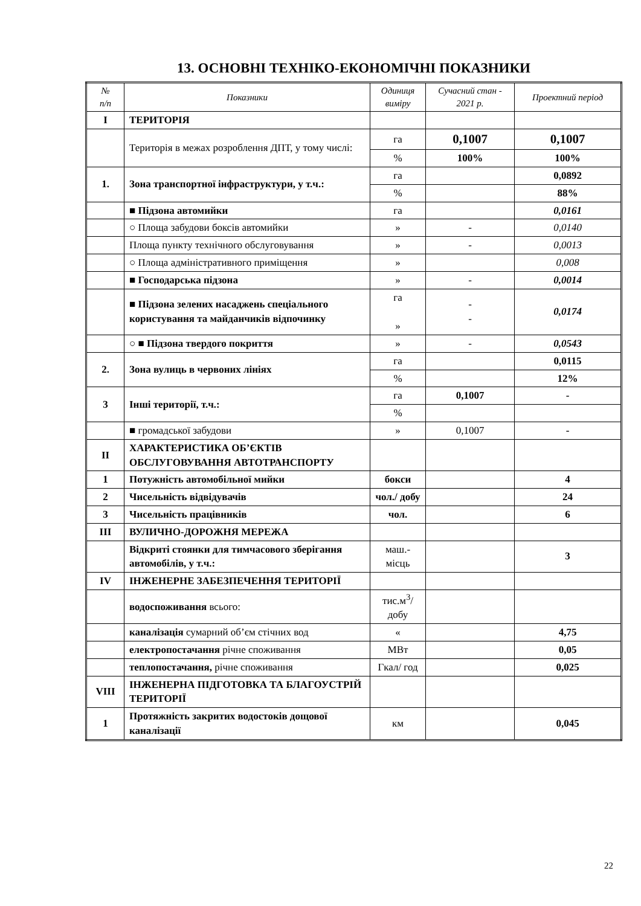13. ОСНОВНІ ТЕХНІКО-ЕКОНОМІЧНІ ПОКАЗНИКИ
| № п/п | Показники | Одиниця виміру | Сучасний стан - 2021 р. | Проектний період |
| --- | --- | --- | --- | --- |
| I | ТЕРИТОРІЯ | | | |
| | Територія в межах розроблення ДПТ, у тому числі: | га | 0,1007 | 0,1007 |
| | | % | 100% | 100% |
| 1. | Зона транспортної інфраструктури, у т.ч.: | га | | 0,0892 |
| | | % | | 88% |
| | ■ Підзона автомийки | га | | 0,0161 |
| | ○ Площа забудови боксів автомийки | » | - | 0,0140 |
| | Площа пункту технічного обслуговування | » | - | 0,0013 |
| | ○ Площа адміністративного приміщення | » | | 0,008 |
| | ■ Господарська підзона | » | - | 0,0014 |
| | ■ Підзона зелених насаджень спеціального користування та майданчиків відпочинку | га » | - - | 0,0174 |
| | ○ ■ Підзона твердого покриття | » | - | 0,0543 |
| 2. | Зона вулиць в червоних лініях | га | | 0,0115 |
| | | % | | 12% |
| 3 | Інші території, т.ч.: | га | 0,1007 | - |
| | | % | | |
| | ■ громадської забудови | » | 0,1007 | - |
| II | ХАРАКТЕРИСТИКА ОБ’ЄКТІВ ОБСЛУГОВУВАННЯ АВТОТРАНСПОРТУ | | | |
| 1 | Потужність автомобільної мийки | бокси | | 4 |
| 2 | Чисельність відвідувачів | чол./ добу | | 24 |
| 3 | Чисельність працівників | чол. | | 6 |
| III | ВУЛИЧНО-ДОРОЖНЯ МЕРЕЖА | | | |
| | Відкриті стоянки для тимчасового зберігання автомобілів, у т.ч.: | маш.-місць | | 3 |
| IV | ІНЖЕНЕРНЕ ЗАБЕЗПЕЧЕННЯ ТЕРИТОРІЇ | | | |
| | водоспоживання всього: | тис.м<sup>3</sup>/ добу | | |
| | каналізація сумарний об’єм стічних вод | « | | 4,75 |
| | електропостачання річне споживання | МВт | | 0,05 |
| | теплопостачання, річне споживання | Гкал/ год | | 0,025 |
| VIII | ІНЖЕНЕРНА ПІДГОТОВКА ТА БЛАГОУСТРІЙ ТЕРИТОРІЇ | | | |
| 1 | Протяжність закритих водостоків дощової каналізації | км | | 0,045 |
22